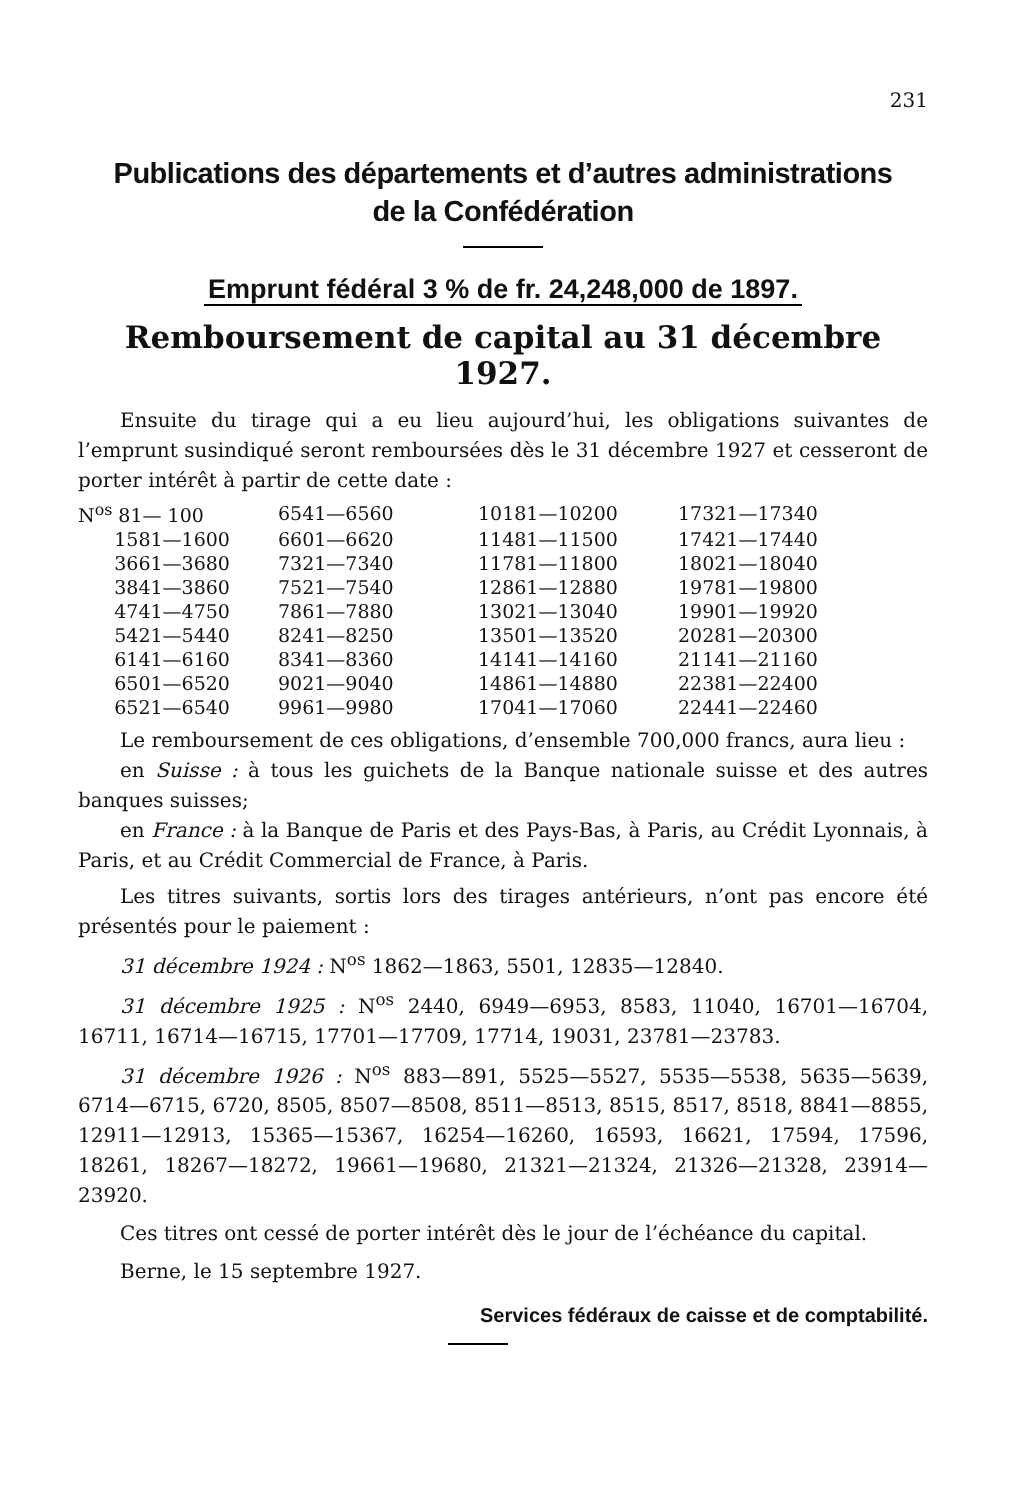231
Publications des départements et d’autres administrations
de la Confédération
Emprunt fédéral 3 % de fr. 24,248,000 de 1897.
Remboursement de capital au 31 décembre 1927.
Ensuite du tirage qui a eu lieu aujourd’hui, les obligations suivantes de l’emprunt susindiqué seront remboursées dès le 31 décembre 1927 et cesseront de porter intérêt à partir de cette date :
| N<sup>os</sup> 81— 100 | 6541—6560 | 10181—10200 | 17321—17340 |
| 1581—1600 | 6601—6620 | 11481—11500 | 17421—17440 |
| 3661—3680 | 7321—7340 | 11781—11800 | 18021—18040 |
| 3841—3860 | 7521—7540 | 12861—12880 | 19781—19800 |
| 4741—4750 | 7861—7880 | 13021—13040 | 19901—19920 |
| 5421—5440 | 8241—8250 | 13501—13520 | 20281—20300 |
| 6141—6160 | 8341—8360 | 14141—14160 | 21141—21160 |
| 6501—6520 | 9021—9040 | 14861—14880 | 22381—22400 |
| 6521—6540 | 9961—9980 | 17041—17060 | 22441—22460 |
Le remboursement de ces obligations, d’ensemble 700,000 francs, aura lieu :
en Suisse : à tous les guichets de la Banque nationale suisse et des autres banques suisses;
en France : à la Banque de Paris et des Pays-Bas, à Paris, au Crédit Lyonnais, à Paris, et au Crédit Commercial de France, à Paris.
Les titres suivants, sortis lors des tirages antérieurs, n’ont pas encore été présentés pour le paiement :
31 décembre 1924 : N<sup>os</sup> 1862—1863, 5501, 12835—12840.
31 décembre 1925 : N<sup>os</sup> 2440, 6949—6953, 8583, 11040, 16701—16704, 16711, 16714—16715, 17701—17709, 17714, 19031, 23781—23783.
31 décembre 1926 : N<sup>os</sup> 883—891, 5525—5527, 5535—5538, 5635—5639, 6714—6715, 6720, 8505, 8507—8508, 8511—8513, 8515, 8517, 8518, 8841—8855, 12911—12913, 15365—15367, 16254—16260, 16593, 16621, 17594, 17596, 18261, 18267—18272, 19661—19680, 21321—21324, 21326—21328, 23914—23920.
Ces titres ont cessé de porter intérêt dès le jour de l’échéance du capital.
Berne, le 15 septembre 1927.
Services fédéraux de caisse et de comptabilité.